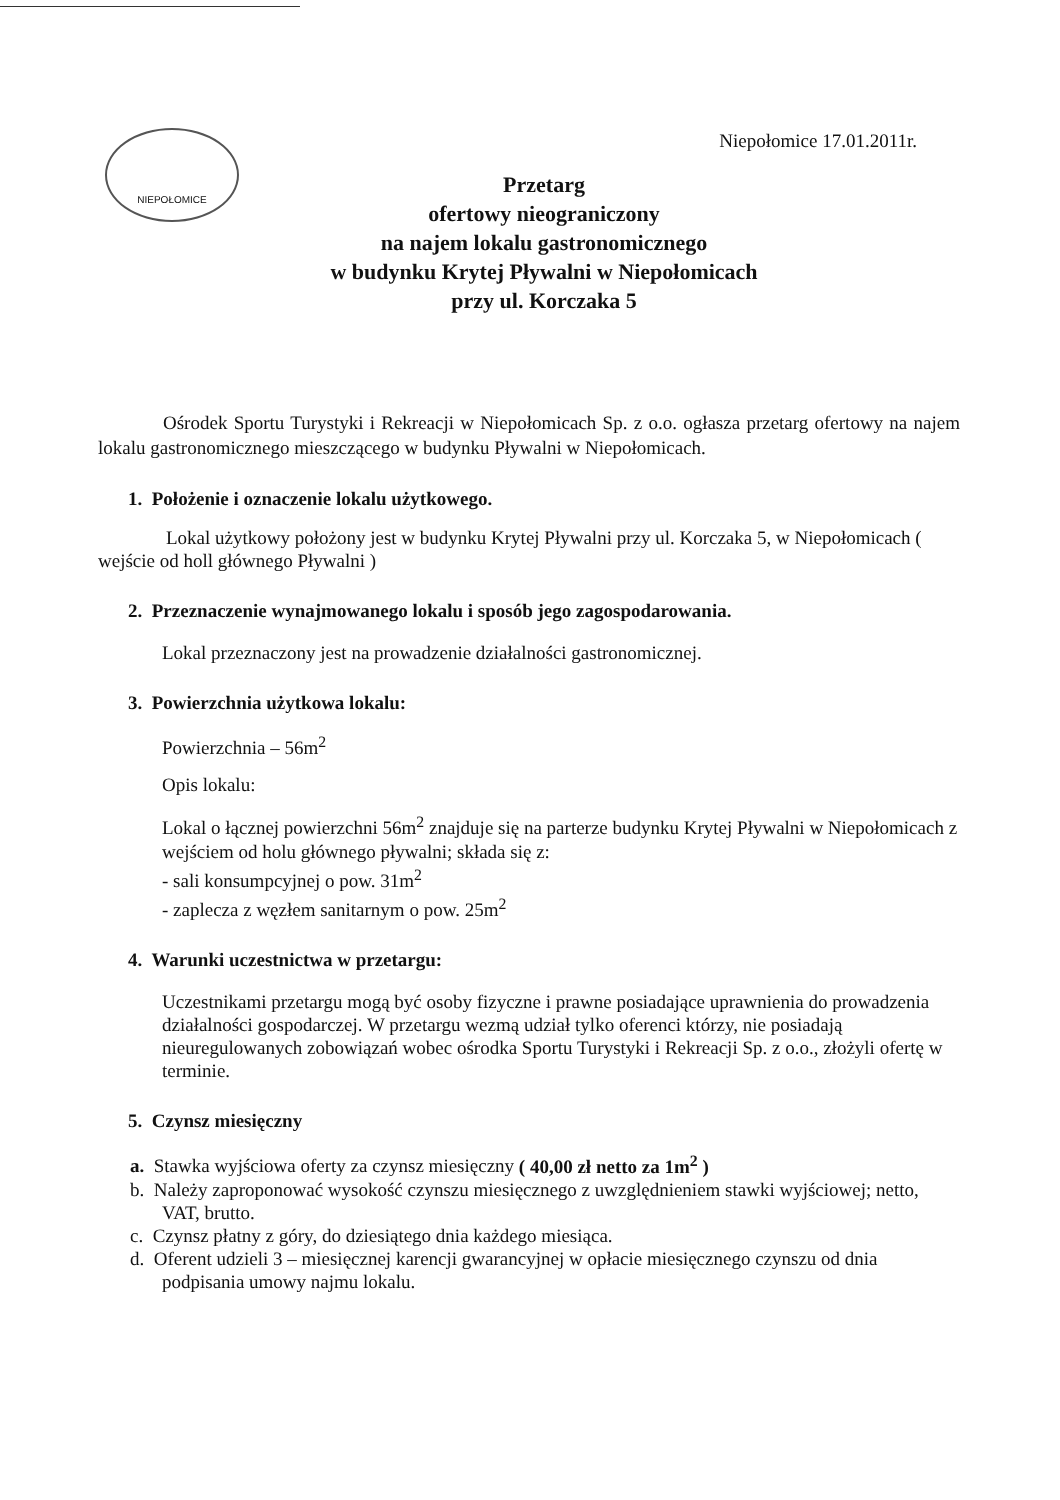NIEPOŁOMICE
Niepołomice 17.01.2011r.
Przetarg
ofertowy nieograniczony
na najem lokalu gastronomicznego
w budynku Krytej Pływalni w Niepołomicach
przy ul. Korczaka 5
Ośrodek Sportu Turystyki i Rekreacji w Niepołomicach Sp. z o.o. ogłasza przetarg ofertowy na najem lokalu gastronomicznego mieszczącego w budynku Pływalni w Niepołomicach.
1. Położenie i oznaczenie lokalu użytkowego.
Lokal użytkowy położony jest w budynku Krytej Pływalni przy ul. Korczaka 5, w Niepołomicach ( wejście od holl głównego Pływalni )
2. Przeznaczenie wynajmowanego lokalu i sposób jego zagospodarowania.
Lokal przeznaczony jest na prowadzenie działalności gastronomicznej.
3. Powierzchnia użytkowa lokalu:
Powierzchnia – 56m<sup>2</sup>
Opis lokalu:
Lokal o łącznej powierzchni 56m<sup>2</sup> znajduje się na parterze budynku Krytej Pływalni w Niepołomicach z wejściem od holu głównego pływalni; składa się z:
- sali konsumpcyjnej o pow. 31m<sup>2</sup>
- zaplecza z węzłem sanitarnym o pow. 25m<sup>2</sup>
4. Warunki uczestnictwa w przetargu:
Uczestnikami przetargu mogą być osoby fizyczne i prawne posiadające uprawnienia do prowadzenia działalności gospodarczej. W przetargu wezmą udział tylko oferenci którzy, nie posiadają nieuregulowanych zobowiązań wobec ośrodka Sportu Turystyki i Rekreacji Sp. z o.o., złożyli ofertę w terminie.
5. Czynsz miesięczny
a. Stawka wyjściowa oferty za czynsz miesięczny ( 40,00 zł netto za 1m<sup>2</sup> )
b. Należy zaproponować wysokość czynszu miesięcznego z uwzględnieniem stawki wyjściowej; netto, VAT, brutto.
c. Czynsz płatny z góry, do dziesiątego dnia każdego miesiąca.
d. Oferent udzieli 3 – miesięcznej karencji gwarancyjnej w opłacie miesięcznego czynszu od dnia podpisania umowy najmu lokalu.